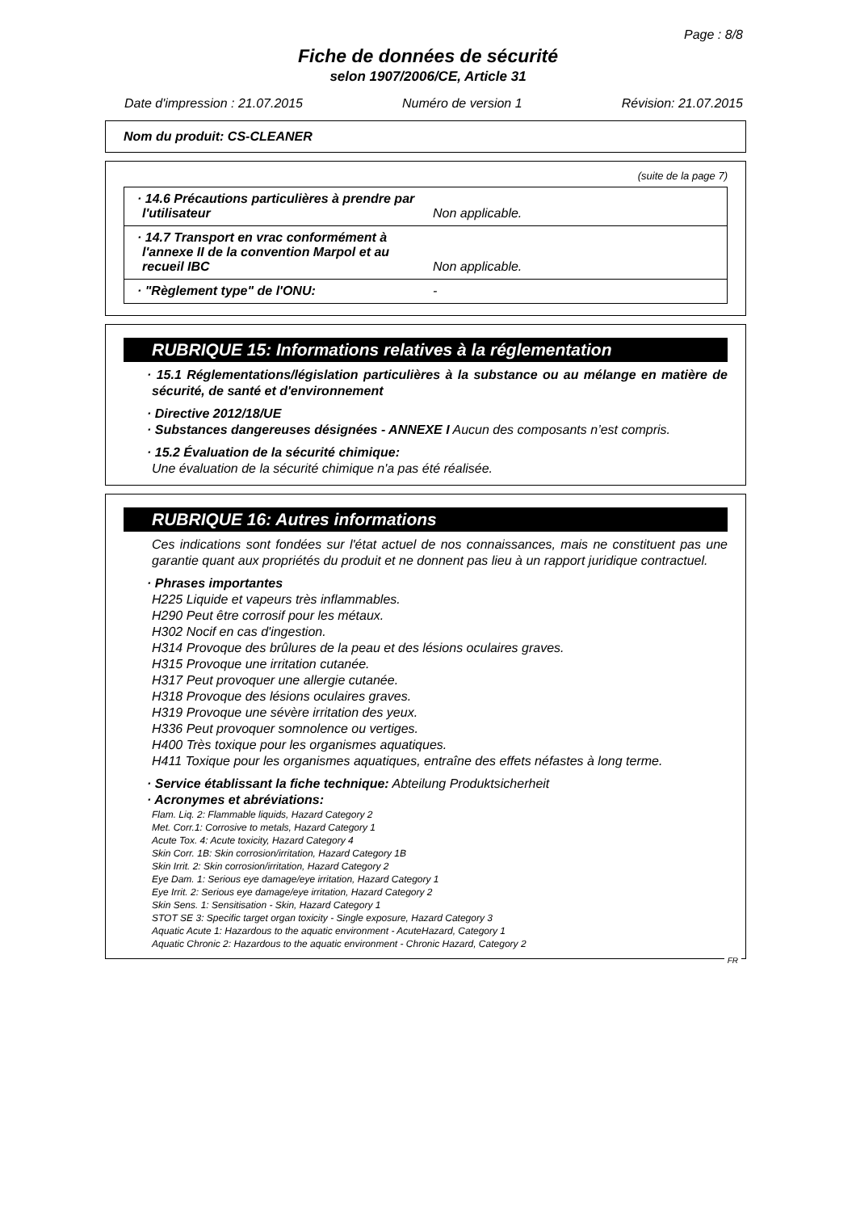Page : 8/8
Fiche de données de sécurité
selon 1907/2006/CE, Article 31
Date d'impression : 21.07.2015 Numéro de version 1 Révision: 21.07.2015
Nom du produit: CS-CLEANER
(suite de la page 7)
| · 14.6 Précautions particulières à prendre par l'utilisateur | Non applicable. |
| · 14.7 Transport en vrac conformément à l'annexe II de la convention Marpol et au recueil IBC | Non applicable. |
| · "Règlement type" de l'ONU: | - |
RUBRIQUE 15: Informations relatives à la réglementation
· 15.1 Réglementations/législation particulières à la substance ou au mélange en matière de sécurité, de santé et d'environnement
· Directive 2012/18/UE
· Substances dangereuses désignées - ANNEXE I Aucun des composants n’est compris.
· 15.2 Évaluation de la sécurité chimique:
Une évaluation de la sécurité chimique n'a pas été réalisée.
RUBRIQUE 16: Autres informations
Ces indications sont fondées sur l'état actuel de nos connaissances, mais ne constituent pas une garantie quant aux propriétés du produit et ne donnent pas lieu à un rapport juridique contractuel.
· Phrases importantes
H225 Liquide et vapeurs très inflammables.
H290 Peut être corrosif pour les métaux.
H302 Nocif en cas d'ingestion.
H314 Provoque des brûlures de la peau et des lésions oculaires graves.
H315 Provoque une irritation cutanée.
H317 Peut provoquer une allergie cutanée.
H318 Provoque des lésions oculaires graves.
H319 Provoque une sévère irritation des yeux.
H336 Peut provoquer somnolence ou vertiges.
H400 Très toxique pour les organismes aquatiques.
H411 Toxique pour les organismes aquatiques, entraîne des effets néfastes à long terme.
· Service établissant la fiche technique: Abteilung Produktsicherheit
· Acronymes et abréviations:
Flam. Liq. 2: Flammable liquids, Hazard Category 2
Met. Corr.1: Corrosive to metals, Hazard Category 1
Acute Tox. 4: Acute toxicity, Hazard Category 4
Skin Corr. 1B: Skin corrosion/irritation, Hazard Category 1B
Skin Irrit. 2: Skin corrosion/irritation, Hazard Category 2
Eye Dam. 1: Serious eye damage/eye irritation, Hazard Category 1
Eye Irrit. 2: Serious eye damage/eye irritation, Hazard Category 2
Skin Sens. 1: Sensitisation - Skin, Hazard Category 1
STOT SE 3: Specific target organ toxicity - Single exposure, Hazard Category 3
Aquatic Acute 1: Hazardous to the aquatic environment - AcuteHazard, Category 1
Aquatic Chronic 2: Hazardous to the aquatic environment - Chronic Hazard, Category 2
FR